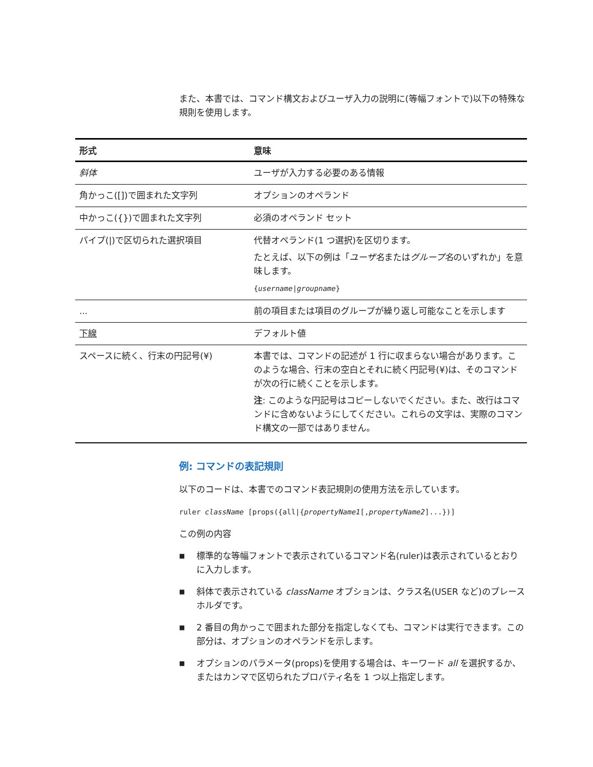また、本書では、コマンド構文およびユーザ入力の説明に(等幅フォントで)以下の特殊な規則を使用します。
| 形式 | 意味 |
| --- | --- |
| 斜体 | ユーザが入力する必要のある情報 |
| 角かっこ([])で囲まれた文字列 | オプションのオペランド |
| 中かっこ({})で囲まれた文字列 | 必須のオペランド セット |
| パイプ(/)で区切られた選択項目 | 代替オペランド(1 つ選択)を区切ります。 たとえば、以下の例は「 ユーザ名 または グループ名 のいずれか」を意味します。 { username / groupname } |
| ... | 前の項目または項目のグループが繰り返し可能なことを示します |
| 下線 | デフォルト値 |
| スペースに続く、行末の円記号(¥) | 本書では、コマンドの記述が 1 行に収まらない場合があります。このような場合、行末の空白とそれに続く円記号(¥)は、そのコマンドが次の行に続くことを示します。 注 : このような円記号はコピーしないでください。また、改行はコマンドに含めないようにしてください。これらの文字は、実際のコマンド構文の一部ではありません。 |
例: コマンドの表記規則
以下のコードは、本書でのコマンド表記規則の使用方法を示しています。
ruler className [props({all|{propertyName1[,propertyName2]...})]
この例の内容
■ 標準的な等幅フォントで表示されているコマンド名(ruler)は表示されているとおりに入力します。
■ 斜体で表示されている className オプションは、クラス名(USER など)のプレースホルダです。
■ 2 番目の角かっこで囲まれた部分を指定しなくても、コマンドは実行できます。この部分は、オプションのオペランドを示します。
■ オプションのパラメータ(props)を使用する場合は、キーワード all を選択するか、またはカンマで区切られたプロパティ名を 1 つ以上指定します。